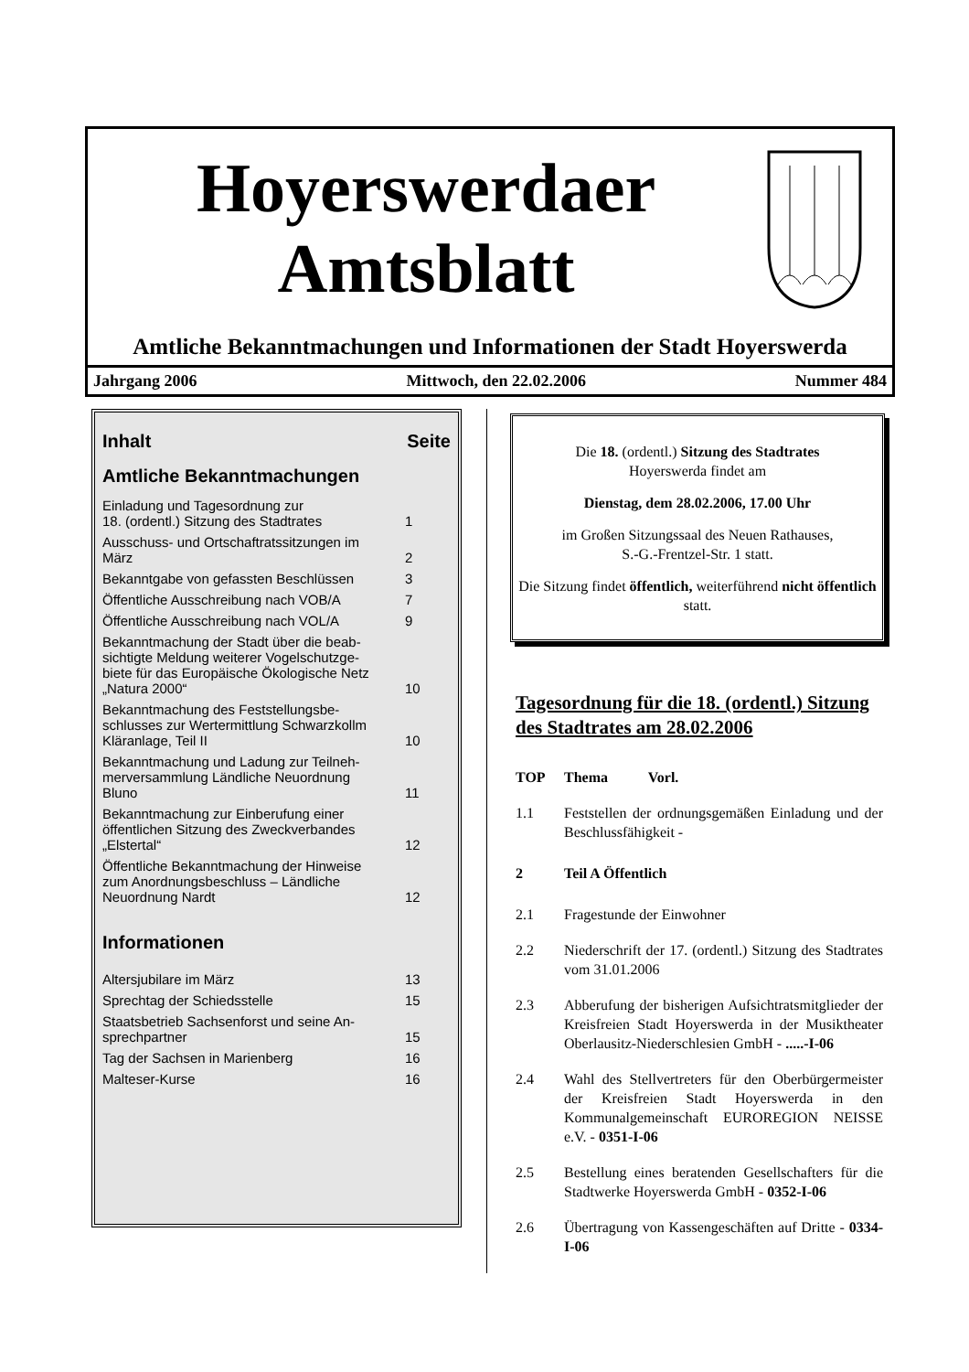Hoyerswerdaer
Amtsblatt
Amtliche Bekanntmachungen und Informationen der Stadt Hoyerswerda
Jahrgang 2006 Mittwoch, den 22.02.2006 Nummer 484
| Inhalt | Seite |
| Amtliche Bekanntmachungen | |
| Einladung und Tagesordnung zur 18. (ordentl.) Sitzung des Stadtrates | 1 |
| Ausschuss- und Ortschaftratssitzungen im März | 2 |
| Bekanntgabe von gefassten Beschlüssen | 3 |
| Öffentliche Ausschreibung nach VOB/A | 7 |
| Öffentliche Ausschreibung nach VOL/A | 9 |
| Bekanntmachung der Stadt über die beab- sichtigte Meldung weiterer Vogelschutzge- biete für das Europäische Ökologische Netz „Natura 2000“ | 10 |
| Bekanntmachung des Feststellungsbe- schlusses zur Wertermittlung Schwarzkollm Kläranlage, Teil II | 10 |
| Bekanntmachung und Ladung zur Teilneh- merversammlung Ländliche Neuordnung Bluno | 11 |
| Bekanntmachung zur Einberufung einer öffentlichen Sitzung des Zweckverbandes „Elstertal“ | 12 |
| Öffentliche Bekanntmachung der Hinweise zum Anordnungsbeschluss – Ländliche Neuordnung Nardt | 12 |
| Informationen | |
| Altersjubilare im März | 13 |
| Sprechtag der Schiedsstelle | 15 |
| Staatsbetrieb Sachsenforst und seine An- sprechpartner | 15 |
| Tag der Sachsen in Marienberg | 16 |
| Malteser-Kurse | 16 |
Die 18. (ordentl.) Sitzung des Stadtrates
Hoyerswerda findet am
Dienstag, dem 28.02.2006, 17.00 Uhr
im Großen Sitzungssaal des Neuen Rathauses,
S.-G.-Frentzel-Str. 1 statt.
Die Sitzung findet öffentlich, weiterführend nicht öffentlich statt.
Tagesordnung für die 18. (ordentl.) Sitzung des Stadtrates am 28.02.2006
TOP Thema Vorl.
1.1 Feststellen der ordnungsgemäßen Einladung und der Beschlussfähigkeit -
2 Teil A Öffentlich
2.1 Fragestunde der Einwohner
2.2 Niederschrift der 17. (ordentl.) Sitzung des Stadtrates vom 31.01.2006
2.3 Abberufung der bisherigen Aufsichtratsmitglieder der Kreisfreien Stadt Hoyerswerda in der Musiktheater Oberlausitz-Niederschlesien GmbH - .....-I-06
2.4 Wahl des Stellvertreters für den Oberbürgermeister der Kreisfreien Stadt Hoyerswerda in den Kommunalgemeinschaft EUROREGION NEISSE e.V. - 0351-I-06
2.5 Bestellung eines beratenden Gesellschafters für die Stadtwerke Hoyerswerda GmbH - 0352-I-06
2.6 Übertragung von Kassengeschäften auf Dritte - 0334-I-06